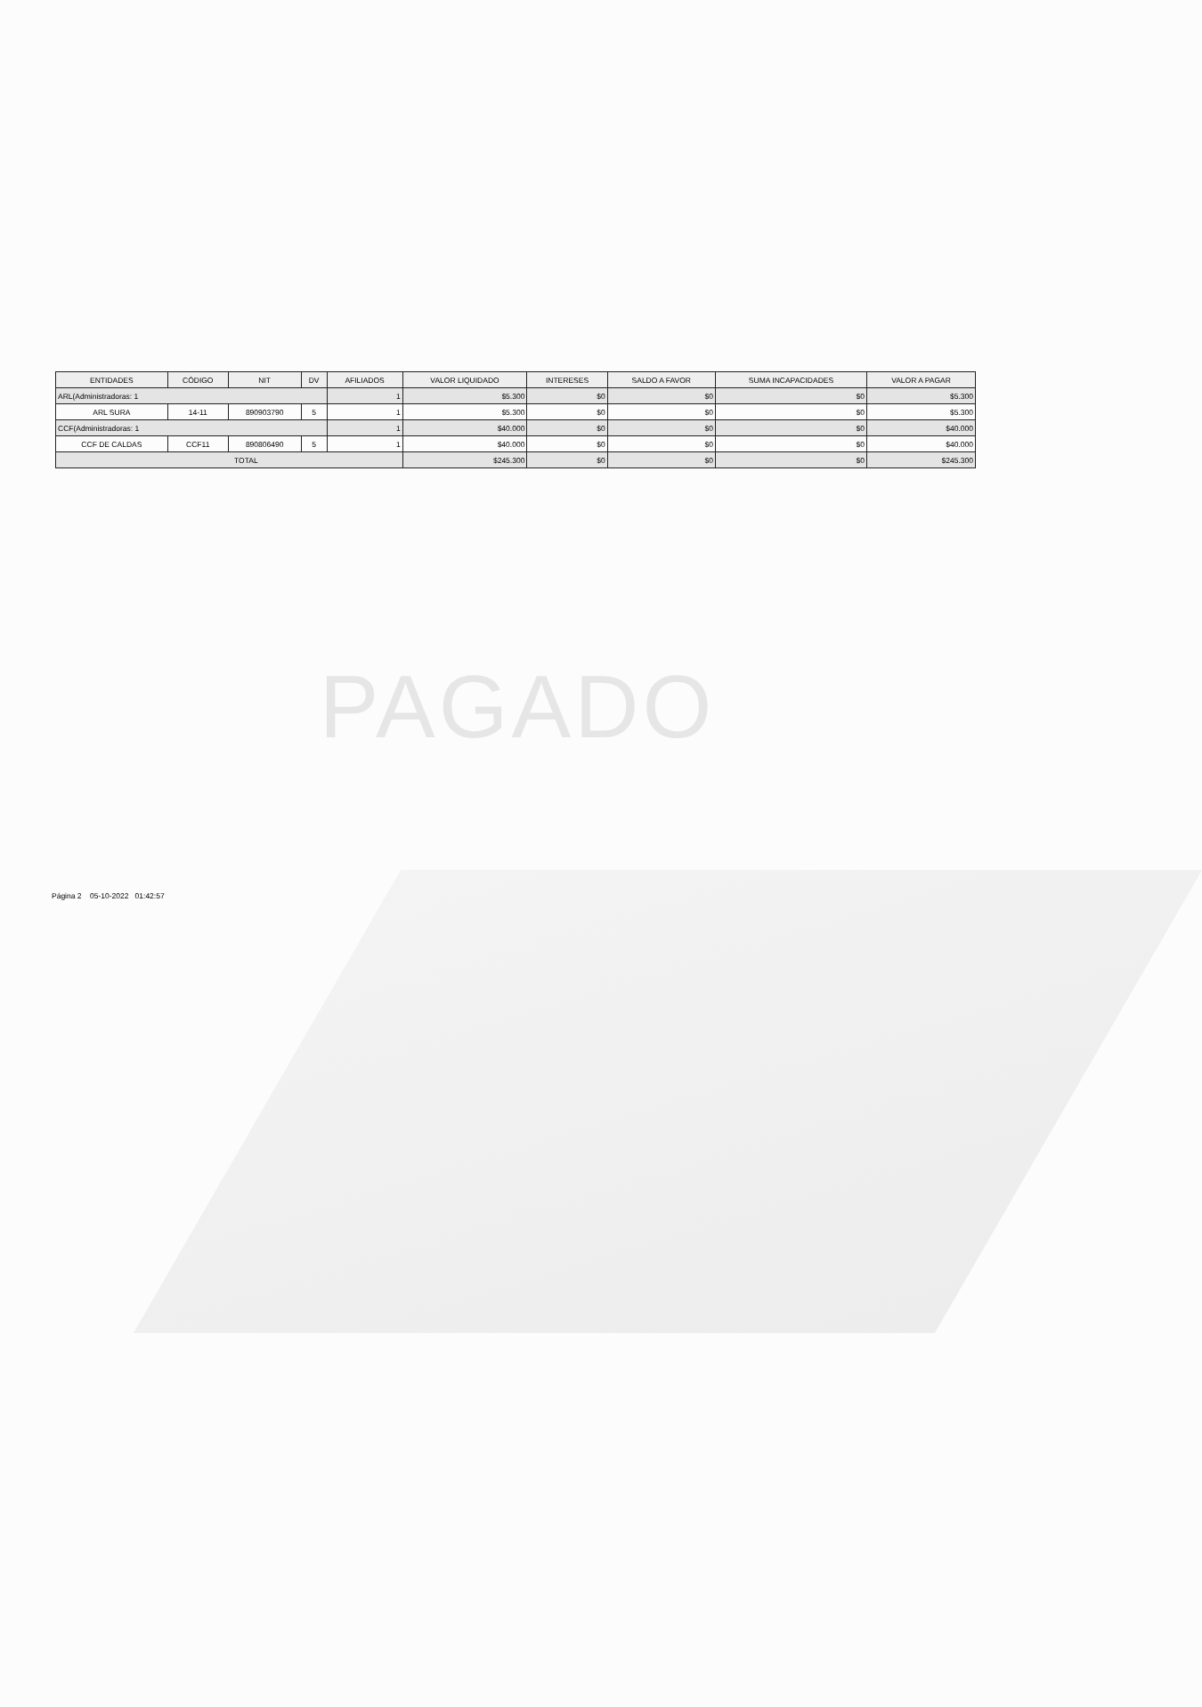| ENTIDADES | CÓDIGO | NIT | DV | AFILIADOS | VALOR LIQUIDADO | INTERESES | SALDO A FAVOR | SUMA INCAPACIDADES | VALOR A PAGAR |
| --- | --- | --- | --- | --- | --- | --- | --- | --- | --- |
| ARL(Administradoras: 1 | | | | 1 | $5.300 | $0 | $0 | $0 | $5.300 |
| ARL SURA | 14-11 | 890903790 | 5 | 1 | $5.300 | $0 | $0 | $0 | $5.300 |
| CCF(Administradoras: 1 | | | | 1 | $40.000 | $0 | $0 | $0 | $40.000 |
| CCF DE CALDAS | CCF11 | 890806490 | 5 | 1 | $40.000 | $0 | $0 | $0 | $40.000 |
| TOTAL | | | | | $245.300 | $0 | $0 | $0 | $245.300 |
PAGADO
Página 2 05-10-2022 01:42:57